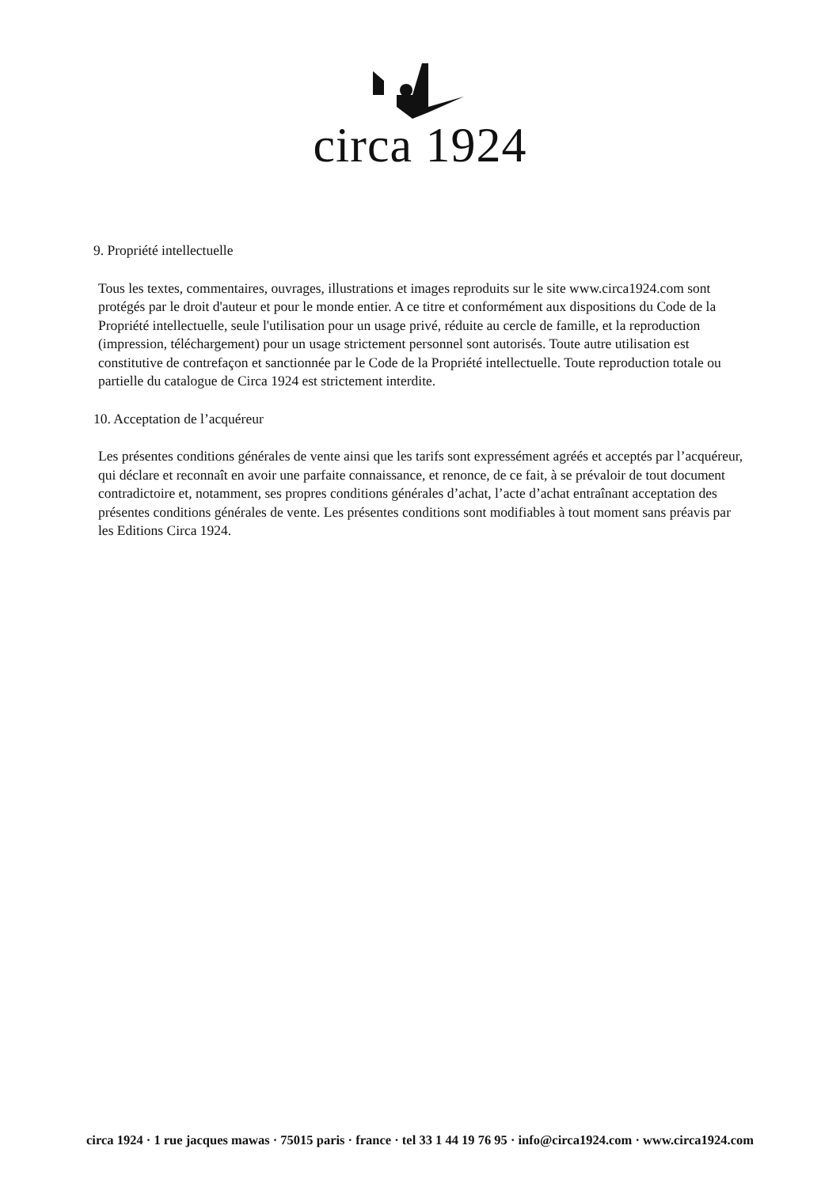circa 1924
9. Propriété intellectuelle
Tous les textes, commentaires, ouvrages, illustrations et images reproduits sur le site www.circa1924.com sont protégés par le droit d'auteur et pour le monde entier. A ce titre et conformément aux dispositions du Code de la Propriété intellectuelle, seule l'utilisation pour un usage privé, réduite au cercle de famille, et la reproduction (impression, téléchargement) pour un usage strictement personnel sont autorisés. Toute autre utilisation est constitutive de contrefaçon et sanctionnée par le Code de la Propriété intellectuelle. Toute reproduction totale ou partielle du catalogue de Circa 1924 est strictement interdite.
10. Acceptation de l’acquéreur
Les présentes conditions générales de vente ainsi que les tarifs sont expressément agréés et acceptés par l’acquéreur, qui déclare et reconnaît en avoir une parfaite connaissance, et renonce, de ce fait, à se prévaloir de tout document contradictoire et, notamment, ses propres conditions générales d’achat, l’acte d’achat entraînant acceptation des présentes conditions générales de vente. Les présentes conditions sont modifiables à tout moment sans préavis par les Editions Circa 1924.
circa 1924 · 1 rue jacques mawas · 75015 paris · france · tel 33 1 44 19 76 95 · info@circa1924.com · www.circa1924.com